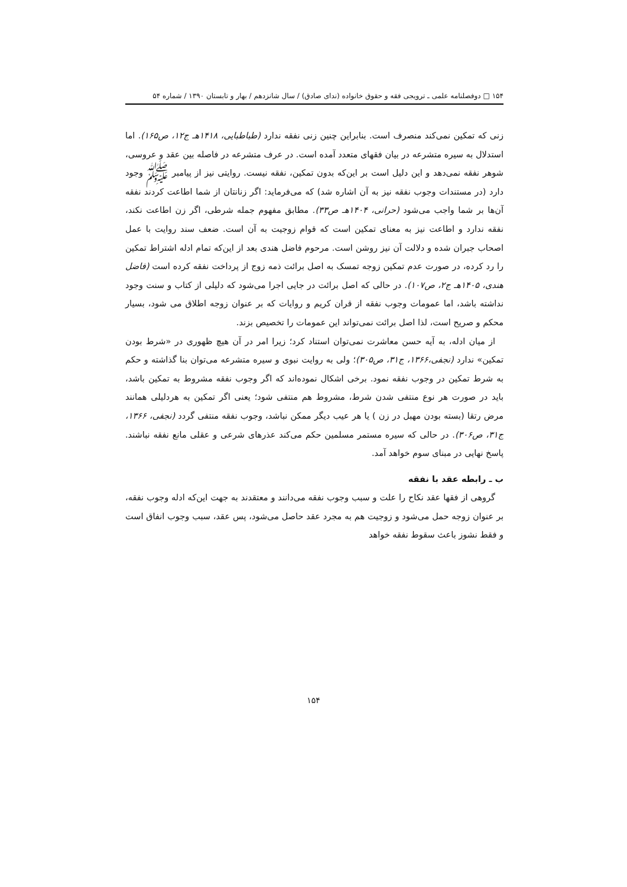۱۵۴ □ دوفصلنامه علمی ـ ترویجی فقه و حقوق خانواده (ندای صادق) / سال شانزدهم / بهار و تابستان ۱۳۹۰ / شماره ۵۴
زنی که تمکین نمی‌کند منصرف است. بنابراین چنین زنی نفقه ندارد (طباطبایی، ۱۴۱۸هـ ج۱۲، ص۱۶۵). اما استدلال به سیره متشرعه در بیان فقهای متعدد آمده است. در عرف متشرعه در فاصله بین عقد و عروسی، شوهر نفقه نمی‌دهد و این دلیل است بر این‌که بدون تمکین، نفقه نیست. روایتی نیز از پیامبر ﷺ وجود دارد (در مستندات وجوب نفقه نیز به آن اشاره شد) که می‌فرماید: اگر زنانتان از شما اطاعت کردند نفقه آن‌ها بر شما واجب می‌شود (حرانی، ۱۴۰۴هـ ص۳۳). مطابق مفهوم جمله شرطی، اگر زن اطاعت نکند، نفقه ندارد و اطاعت نیز به معنای تمکین است که قوام زوجیت به آن است. ضعف سند روایت با عمل اصحاب جبران شده و دلالت آن نیز روشن است. مرحوم فاضل هندی بعد از این‌که تمام ادله اشتراط تمکین را رد کرده، در صورت عدم تمکین زوجه تمسک به اصل برائت ذمه زوج از پرداخت نفقه کرده است (فاضل هندی، ۱۴۰۵هـ ج۲، ص۱۰۷). در حالی که اصل برائت در جایی اجرا می‌شود که دلیلی از کتاب و سنت وجود نداشته باشد، اما عمومات وجوب نفقه از قران کریم و روایات که بر عنوان زوجه اطلاق می شود، بسیار محکم و صریح است، لذا اصل برائت نمی‌تواند این عمومات را تخصیص بزند.
از میان ادله، به آیه حسن معاشرت نمی‌توان استناد کرد؛ زیرا امر در آن هیچ ظهوری در «شرط بودن تمکین» ندارد (نجفی،۱۳۶۶، ج۳۱، ص۳۰۵)؛ ولی به روایت نبوی و سیره متشرعه می‌توان بنا گذاشته و حکم به شرط تمکین در وجوب نفقه نمود. برخی اشکال نموده‌اند که اگر وجوب نفقه مشروط به تمکین باشد، باید در صورت هر نوع منتفی شدن شرط، مشروط هم منتفی شود؛ یعنی اگر تمکین به هردلیلی همانند مرض رتقا (بسته بودن مهبل در زن ) یا هر عیب دیگر ممکن نباشد، وجوب نفقه منتفی گردد (نجفی، ۱۳۶۶، ج۳۱، ص۳۰۶). در حالی که سیره مستمر مسلمین حکم می‌کند عذرهای شرعی و عقلی مانع نفقه نباشند. پاسخ نهایی در مبنای سوم خواهد آمد.
ب ـ رابطه عقد با نفقه
گروهی از فقها عقد نکاح را علت و سبب وجوب نفقه می‌دانند و معتقدند به جهت این‌که ادله وجوب نفقه، بر عنوان زوجه حمل می‌شود و زوجیت هم به مجرد عقد حاصل می‌شود، پس عقد، سبب وجوب انفاق است و فقط نشوز باعث سقوط نفقه خواهد
۱۵۴